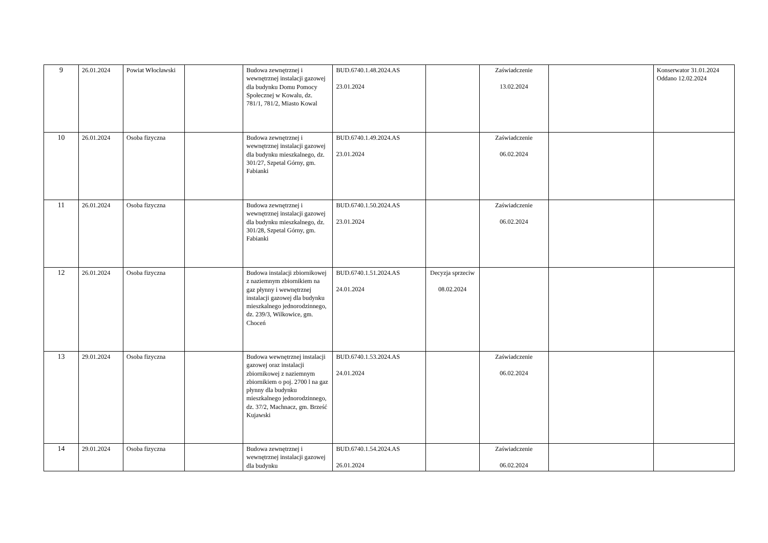| 9 | 26.01.2024 | Powiat Włocławski | | Budowa zewnętrznej i wewnętrznej instalacji gazowej dla budynku Domu Pomocy Społecznej w Kowalu, dz. 781/1, 781/2, Miasto Kowal | BUD.6740.1.48.2024.AS 23.01.2024 | | Zaświadczenie 13.02.2024 | | Konserwator 31.01.2024 Oddano 12.02.2024 |
| 10 | 26.01.2024 | Osoba fizyczna | | Budowa zewnętrznej i wewnętrznej instalacji gazowej dla budynku mieszkalnego, dz. 301/27, Szpetal Górny, gm. Fabianki | BUD.6740.1.49.2024.AS 23.01.2024 | | Zaświadczenie 06.02.2024 | | |
| 11 | 26.01.2024 | Osoba fizyczna | | Budowa zewnętrznej i wewnętrznej instalacji gazowej dla budynku mieszkalnego, dz. 301/28, Szpetal Górny, gm. Fabianki | BUD.6740.1.50.2024.AS 23.01.2024 | | Zaświadczenie 06.02.2024 | | |
| 12 | 26.01.2024 | Osoba fizyczna | | Budowa instalacji zbiornikowej z naziemnym zbiornikiem na gaz płynny i wewnętrznej instalacji gazowej dla budynku mieszkalnego jednorodzinnego, dz. 239/3, Wilkowice, gm. Choceń | BUD.6740.1.51.2024.AS 24.01.2024 | Decyzja sprzeciw 08.02.2024 | | | |
| 13 | 29.01.2024 | Osoba fizyczna | | Budowa wewnętrznej instalacji gazowej oraz instalacji zbiornikowej z naziemnym zbiornikiem o poj. 2700 l na gaz płynny dla budynku mieszkalnego jednorodzinnego, dz. 37/2, Machnacz, gm. Brześć Kujawski | BUD.6740.1.53.2024.AS 24.01.2024 | | Zaświadczenie 06.02.2024 | | |
| 14 | 29.01.2024 | Osoba fizyczna | | Budowa zewnętrznej i wewnętrznej instalacji gazowej dla budynku | BUD.6740.1.54.2024.AS 26.01.2024 | | Zaświadczenie 06.02.2024 | | |